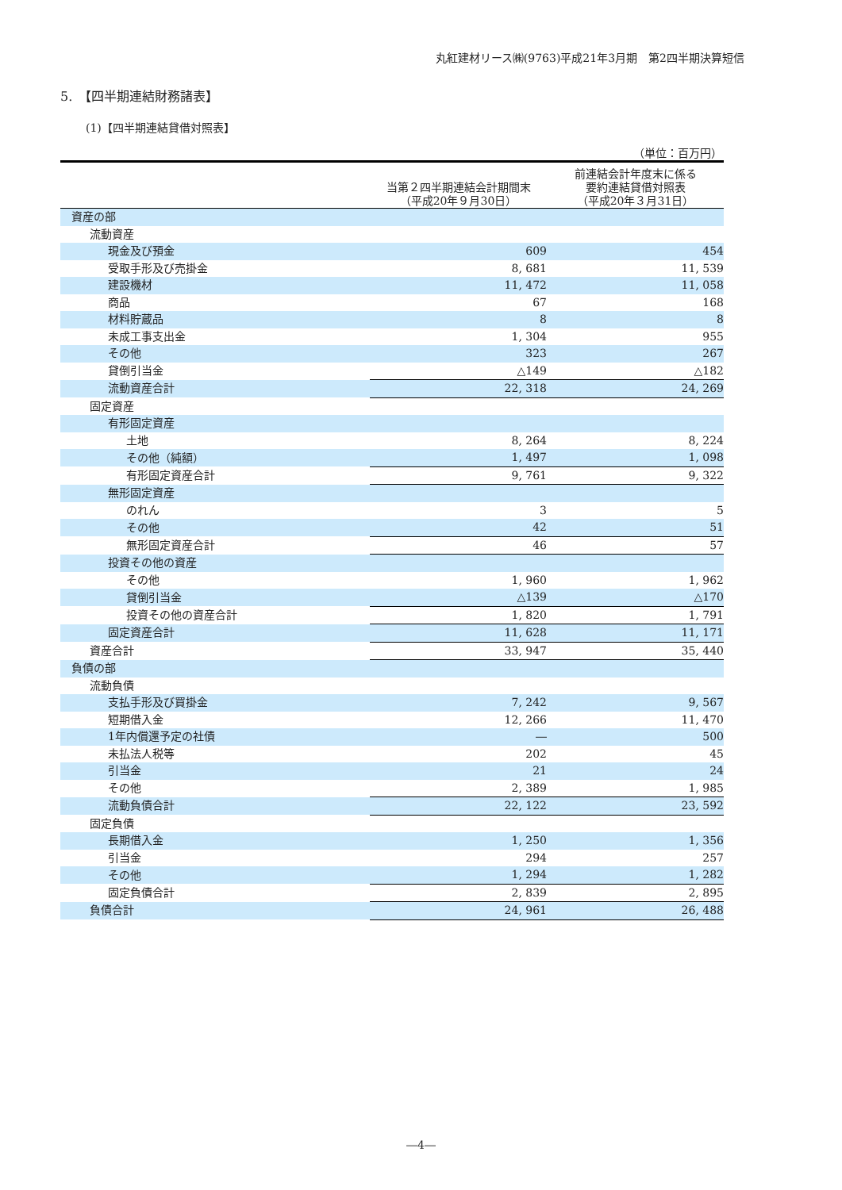丸紅建材リース㈱(9763)平成21年3月期　第2四半期決算短信
5.　【四半期連結財務諸表】
(1)【四半期連結貸借対照表】
（単位：百万円）
| | 当第２四半期連結会計期間末 （平成20年９月30日） | 前連結会計年度末に係る 要約連結貸借対照表 （平成20年３月31日） |
| --- | --- | --- |
| 資産の部 | | |
| 流動資産 | | |
| 現金及び預金 | 609 | 454 |
| 受取手形及び売掛金 | 8, 681 | 11, 539 |
| 建設機材 | 11, 472 | 11, 058 |
| 商品 | 67 | 168 |
| 材料貯蔵品 | 8 | 8 |
| 未成工事支出金 | 1, 304 | 955 |
| その他 | 323 | 267 |
| 貸倒引当金 | △149 | △182 |
| 流動資産合計 | 22, 318 | 24, 269 |
| 固定資産 | | |
| 有形固定資産 | | |
| 土地 | 8, 264 | 8, 224 |
| その他（純額） | 1, 497 | 1, 098 |
| 有形固定資産合計 | 9, 761 | 9, 322 |
| 無形固定資産 | | |
| のれん | 3 | 5 |
| その他 | 42 | 51 |
| 無形固定資産合計 | 46 | 57 |
| 投資その他の資産 | | |
| その他 | 1, 960 | 1, 962 |
| 貸倒引当金 | △139 | △170 |
| 投資その他の資産合計 | 1, 820 | 1, 791 |
| 固定資産合計 | 11, 628 | 11, 171 |
| 資産合計 | 33, 947 | 35, 440 |
| 負債の部 | | |
| 流動負債 | | |
| 支払手形及び買掛金 | 7, 242 | 9, 567 |
| 短期借入金 | 12, 266 | 11, 470 |
| 1年内償還予定の社債 | ― | 500 |
| 未払法人税等 | 202 | 45 |
| 引当金 | 21 | 24 |
| その他 | 2, 389 | 1, 985 |
| 流動負債合計 | 22, 122 | 23, 592 |
| 固定負債 | | |
| 長期借入金 | 1, 250 | 1, 356 |
| 引当金 | 294 | 257 |
| その他 | 1, 294 | 1, 282 |
| 固定負債合計 | 2, 839 | 2, 895 |
| 負債合計 | 24, 961 | 26, 488 |
―4―